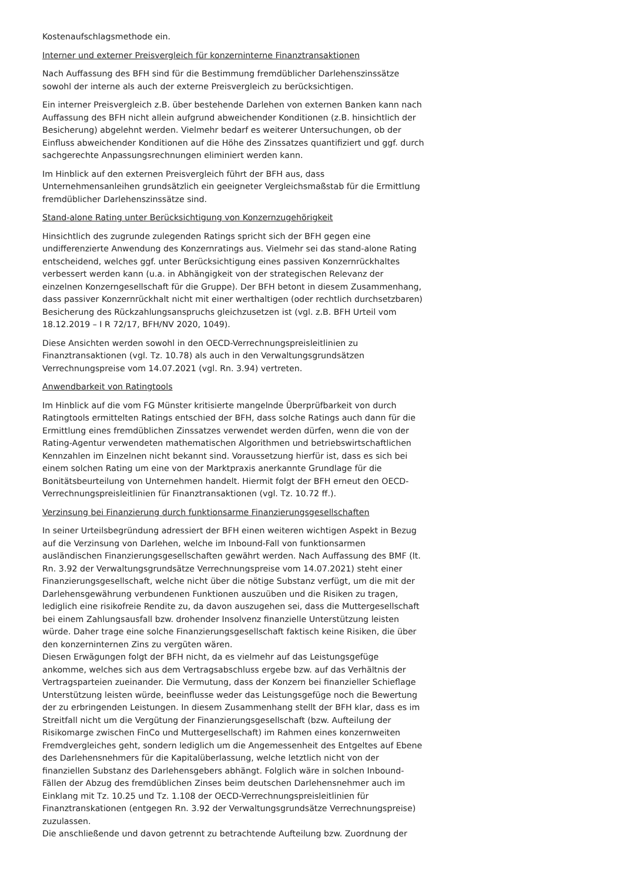Kostenaufschlagsmethode ein.
Interner und externer Preisvergleich für konzerninterne Finanztransaktionen
Nach Auffassung des BFH sind für die Bestimmung fremdüblicher Darlehenszinssätze sowohl der interne als auch der externe Preisvergleich zu berücksichtigen.
Ein interner Preisvergleich z.B. über bestehende Darlehen von externen Banken kann nach Auffassung des BFH nicht allein aufgrund abweichender Konditionen (z.B. hinsichtlich der Besicherung) abgelehnt werden. Vielmehr bedarf es weiterer Untersuchungen, ob der Einfluss abweichender Konditionen auf die Höhe des Zinssatzes quantifiziert und ggf. durch sachgerechte Anpassungsrechnungen eliminiert werden kann.
Im Hinblick auf den externen Preisvergleich führt der BFH aus, dass Unternehmensanleihen grundsätzlich ein geeigneter Vergleichsmaßstab für die Ermittlung fremdüblicher Darlehenszinssätze sind.
Stand-alone Rating unter Berücksichtigung von Konzernzugehörigkeit
Hinsichtlich des zugrunde zulegenden Ratings spricht sich der BFH gegen eine undifferenzierte Anwendung des Konzernratings aus. Vielmehr sei das stand-alone Rating entscheidend, welches ggf. unter Berücksichtigung eines passiven Konzernrückhaltes verbessert werden kann (u.a. in Abhängigkeit von der strategischen Relevanz der einzelnen Konzerngesellschaft für die Gruppe). Der BFH betont in diesem Zusammenhang, dass passiver Konzernrückhalt nicht mit einer werthaltigen (oder rechtlich durchsetzbaren) Besicherung des Rückzahlungsanspruchs gleichzusetzen ist (vgl. z.B. BFH Urteil vom 18.12.2019 – I R 72/17, BFH/NV 2020, 1049).
Diese Ansichten werden sowohl in den OECD-Verrechnungspreisleitlinien zu Finanztransaktionen (vgl. Tz. 10.78) als auch in den Verwaltungsgrundsätzen Verrechnungspreise vom 14.07.2021 (vgl. Rn. 3.94) vertreten.
Anwendbarkeit von Ratingtools
Im Hinblick auf die vom FG Münster kritisierte mangelnde Überprüfbarkeit von durch Ratingtools ermittelten Ratings entschied der BFH, dass solche Ratings auch dann für die Ermittlung eines fremdüblichen Zinssatzes verwendet werden dürfen, wenn die von der Rating-Agentur verwendeten mathematischen Algorithmen und betriebswirtschaftlichen Kennzahlen im Einzelnen nicht bekannt sind. Voraussetzung hierfür ist, dass es sich bei einem solchen Rating um eine von der Marktpraxis anerkannte Grundlage für die Bonitätsbeurteilung von Unternehmen handelt. Hiermit folgt der BFH erneut den OECD-Verrechnungspreisleitlinien für Finanztransaktionen (vgl. Tz. 10.72 ff.).
Verzinsung bei Finanzierung durch funktionsarme Finanzierungsgesellschaften
In seiner Urteilsbegründung adressiert der BFH einen weiteren wichtigen Aspekt in Bezug auf die Verzinsung von Darlehen, welche im Inbound-Fall von funktionsarmen ausländischen Finanzierungsgesellschaften gewährt werden. Nach Auffassung des BMF (lt. Rn. 3.92 der Verwaltungsgrundsätze Verrechnungspreise vom 14.07.2021) steht einer Finanzierungsgesellschaft, welche nicht über die nötige Substanz verfügt, um die mit der Darlehensgewährung verbundenen Funktionen auszuüben und die Risiken zu tragen, lediglich eine risikofreie Rendite zu, da davon auszugehen sei, dass die Muttergesellschaft bei einem Zahlungsausfall bzw. drohender Insolvenz finanzielle Unterstützung leisten würde. Daher trage eine solche Finanzierungsgesellschaft faktisch keine Risiken, die über den konzerninternen Zins zu vergüten wären.
Diesen Erwägungen folgt der BFH nicht, da es vielmehr auf das Leistungsgefüge ankomme, welches sich aus dem Vertragsabschluss ergebe bzw. auf das Verhältnis der Vertragsparteien zueinander. Die Vermutung, dass der Konzern bei finanzieller Schieflage Unterstützung leisten würde, beeinflusse weder das Leistungsgefüge noch die Bewertung der zu erbringenden Leistungen. In diesem Zusammenhang stellt der BFH klar, dass es im Streitfall nicht um die Vergütung der Finanzierungsgesellschaft (bzw. Aufteilung der Risikomarge zwischen FinCo und Muttergesellschaft) im Rahmen eines konzernweiten Fremdvergleiches geht, sondern lediglich um die Angemessenheit des Entgeltes auf Ebene des Darlehensnehmers für die Kapitalüberlassung, welche letztlich nicht von der finanziellen Substanz des Darlehensgebers abhängt. Folglich wäre in solchen Inbound-Fällen der Abzug des fremdüblichen Zinses beim deutschen Darlehensnehmer auch im Einklang mit Tz. 10.25 und Tz. 1.108 der OECD-Verrechnungspreisleitlinien für Finanztranskationen (entgegen Rn. 3.92 der Verwaltungsgrundsätze Verrechnungspreise) zuzulassen.
Die anschließende und davon getrennt zu betrachtende Aufteilung bzw. Zuordnung der